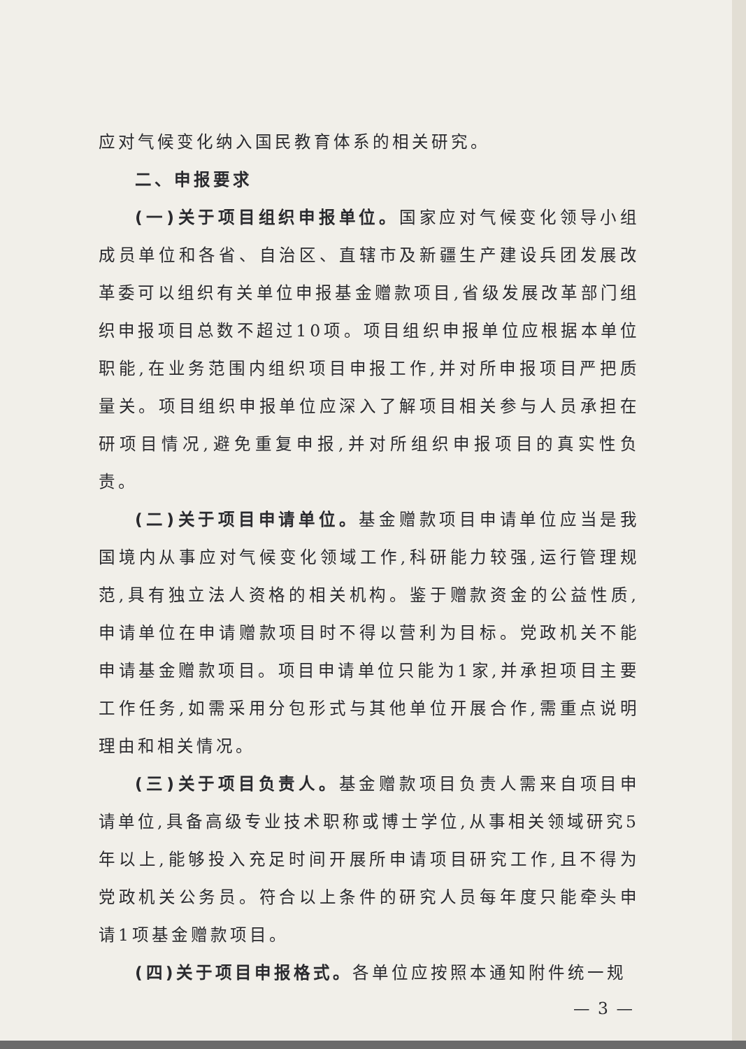应对气候变化纳入国民教育体系的相关研究。
二、申报要求
(一)关于项目组织申报单位。国家应对气候变化领导小组成员单位和各省、自治区、直辖市及新疆生产建设兵团发展改革委可以组织有关单位申报基金赠款项目,省级发展改革部门组织申报项目总数不超过10项。项目组织申报单位应根据本单位职能,在业务范围内组织项目申报工作,并对所申报项目严把质量关。项目组织申报单位应深入了解项目相关参与人员承担在研项目情况,避免重复申报,并对所组织申报项目的真实性负责。
(二)关于项目申请单位。基金赠款项目申请单位应当是我国境内从事应对气候变化领域工作,科研能力较强,运行管理规范,具有独立法人资格的相关机构。鉴于赠款资金的公益性质,申请单位在申请赠款项目时不得以营利为目标。党政机关不能申请基金赠款项目。项目申请单位只能为1家,并承担项目主要工作任务,如需采用分包形式与其他单位开展合作,需重点说明理由和相关情况。
(三)关于项目负责人。基金赠款项目负责人需来自项目申请单位,具备高级专业技术职称或博士学位,从事相关领域研究5年以上,能够投入充足时间开展所申请项目研究工作,且不得为党政机关公务员。符合以上条件的研究人员每年度只能牵头申请1项基金赠款项目。
(四)关于项目申报格式。各单位应按照本通知附件统一规
— 3 —